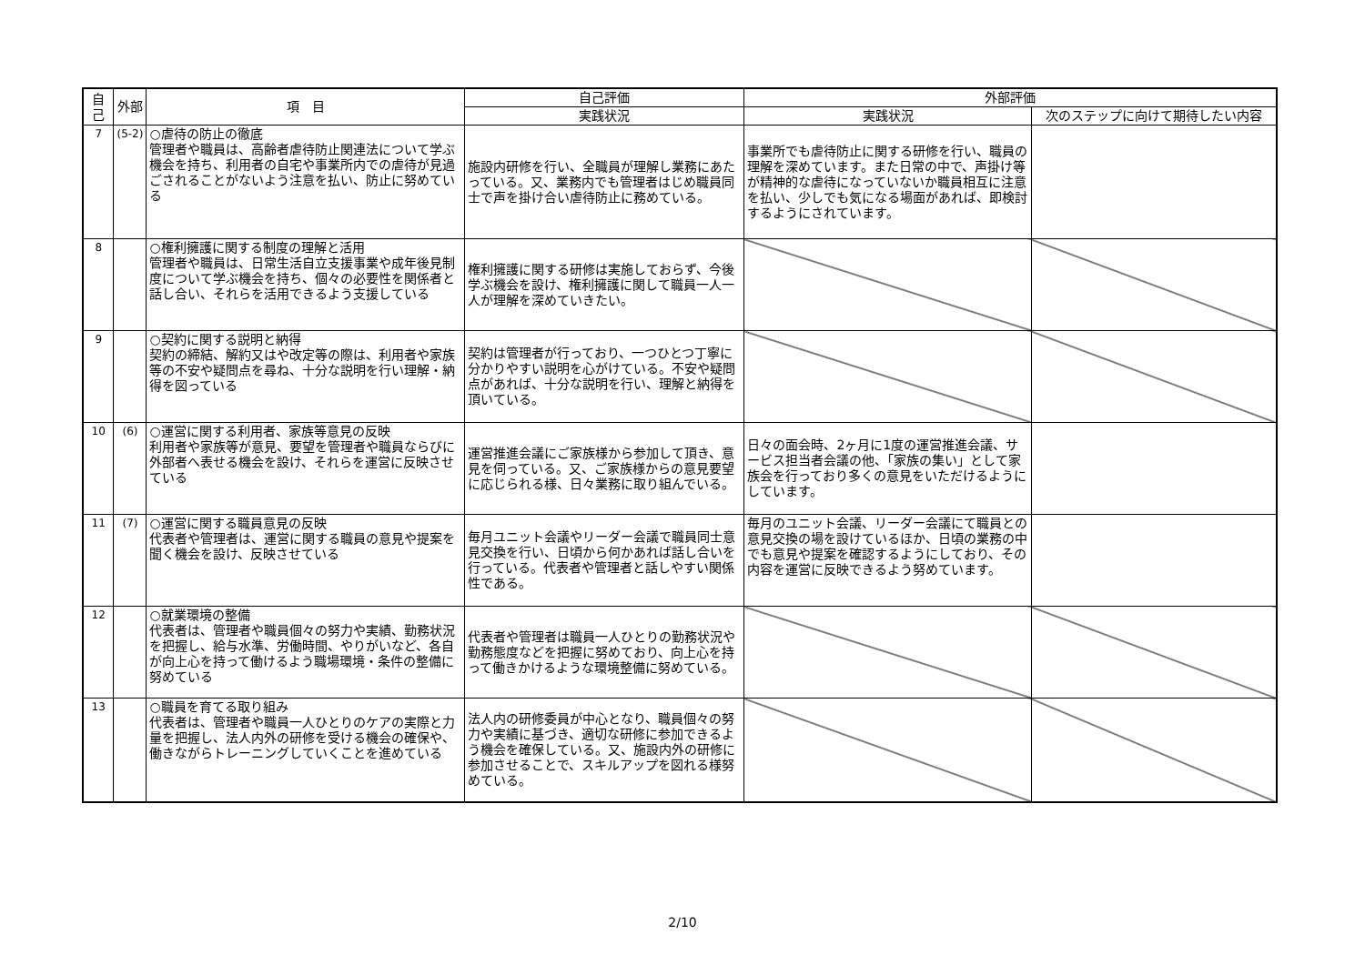| 自己 | 外部 | 項 目 | 自己評価 | 外部評価 | |
| --- | --- | --- | --- | --- | --- |
| | | | 実践状況 | 実践状況 | 次のステップに向けて期待したい内容 |
| 7 | (5-2) | ○虐待の防止の徹底 管理者や職員は、高齢者虐待防止関連法について学ぶ機会を持ち、利用者の自宅や事業所内での虐待が見過ごされることがないよう注意を払い、防止に努めている | 施設内研修を行い、全職員が理解し業務にあたっている。又、業務内でも管理者はじめ職員同士で声を掛け合い虐待防止に務めている。 | 事業所でも虐待防止に関する研修を行い、職員の理解を深めています。また日常の中で、声掛け等が精神的な虐待になっていないか職員相互に注意を払い、少しでも気になる場面があれば、即検討するようにされています。 | |
| 8 | | ○権利擁護に関する制度の理解と活用 管理者や職員は、日常生活自立支援事業や成年後見制度について学ぶ機会を持ち、個々の必要性を関係者と話し合い、それらを活用できるよう支援している | 権利擁護に関する研修は実施しておらず、今後学ぶ機会を設け、権利擁護に関して職員一人一人が理解を深めていきたい。 | | |
| 9 | | ○契約に関する説明と納得 契約の締結、解約又はや改定等の際は、利用者や家族等の不安や疑問点を尋ね、十分な説明を行い理解・納得を図っている | 契約は管理者が行っており、一つひとつ丁寧に分かりやすい説明を心がけている。不安や疑問点があれば、十分な説明を行い、理解と納得を頂いている。 | | |
| 10 | (6) | ○運営に関する利用者、家族等意見の反映 利用者や家族等が意見、要望を管理者や職員ならびに外部者へ表せる機会を設け、それらを運営に反映させている | 運営推進会議にご家族様から参加して頂き、意見を伺っている。又、ご家族様からの意見要望に応じられる様、日々業務に取り組んでいる。 | 日々の面会時、2ヶ月に1度の運営推進会議、サービス担当者会議の他、「家族の集い」として家族会を行っており多くの意見をいただけるようにしています。 | |
| 11 | (7) | ○運営に関する職員意見の反映 代表者や管理者は、運営に関する職員の意見や提案を聞く機会を設け、反映させている | 毎月ユニット会議やリーダー会議で職員同士意見交換を行い、日頃から何かあれば話し合いを行っている。代表者や管理者と話しやすい関係性である。 | 毎月のユニット会議、リーダー会議にて職員との意見交換の場を設けているほか、日頃の業務の中でも意見や提案を確認するようにしており、その内容を運営に反映できるよう努めています。 | |
| 12 | | ○就業環境の整備 代表者は、管理者や職員個々の努力や実績、勤務状況を把握し、給与水準、労働時間、やりがいなど、各自が向上心を持って働けるよう職場環境・条件の整備に努めている | 代表者や管理者は職員一人ひとりの勤務状況や勤務態度などを把握に努めており、向上心を持って働きかけるような環境整備に努めている。 | | |
| 13 | | ○職員を育てる取り組み 代表者は、管理者や職員一人ひとりのケアの実際と力量を把握し、法人内外の研修を受ける機会の確保や、働きながらトレーニングしていくことを進めている | 法人内の研修委員が中心となり、職員個々の努力や実績に基づき、適切な研修に参加できるよう機会を確保している。又、施設内外の研修に参加させることで、スキルアップを図れる様努めている。 | | |
2/10